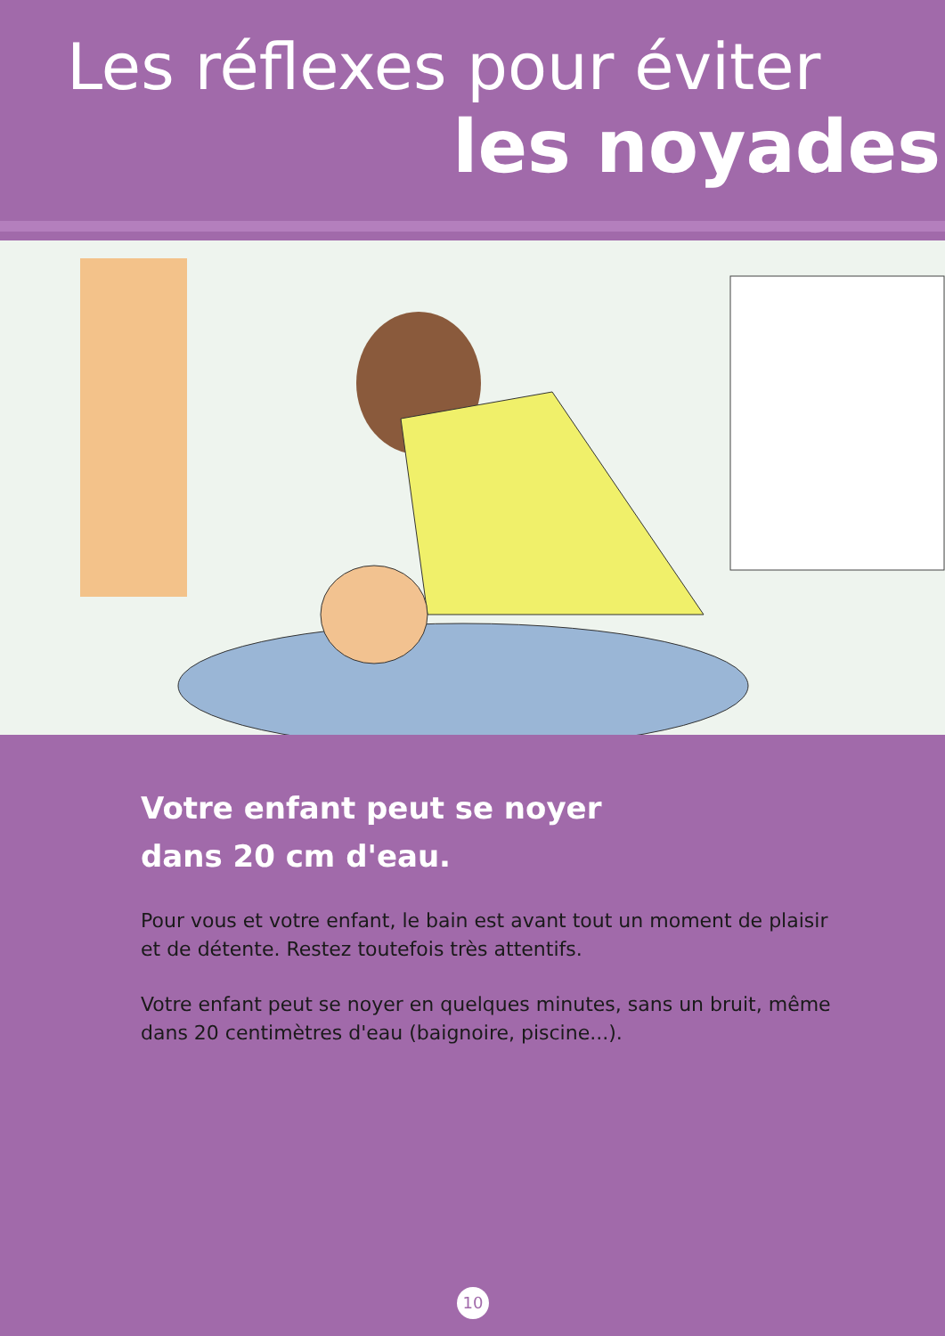Les réflexes pour éviter
les noyades
Votre enfant peut se noyer
dans 20 cm d'eau.
Pour vous et votre enfant, le bain est avant tout un moment de plaisir et de détente. Restez toutefois très attentifs.
Votre enfant peut se noyer en quelques minutes, sans un bruit, même dans 20 centimètres d'eau (baignoire, piscine...).
10